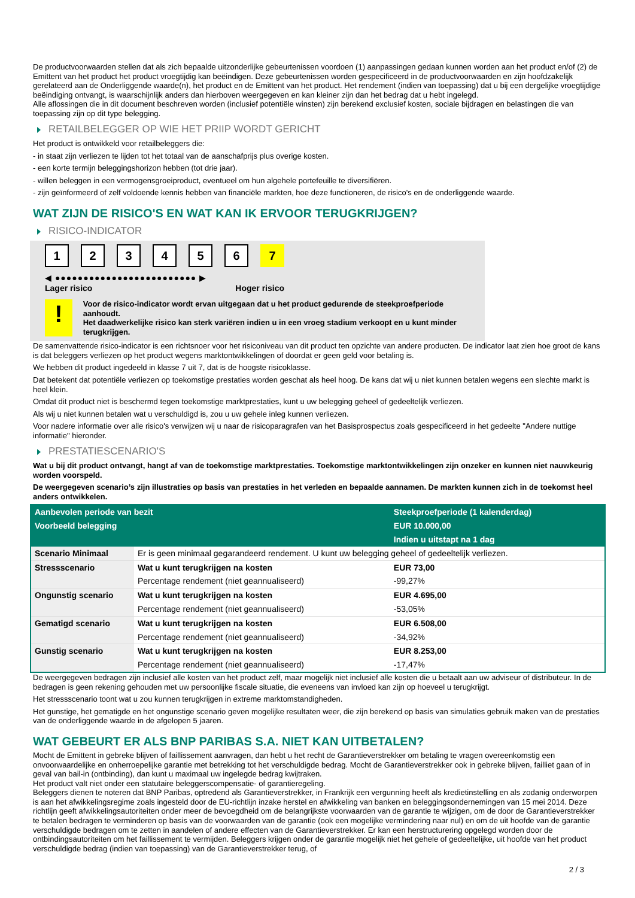De productvoorwaarden stellen dat als zich bepaalde uitzonderlijke gebeurtenissen voordoen (1) aanpassingen gedaan kunnen worden aan het product en/of (2) de Emittent van het product het product vroegtijdig kan beëindigen. Deze gebeurtenissen worden gespecificeerd in de productvoorwaarden en zijn hoofdzakelijk gerelateerd aan de Onderliggende waarde(n), het product en de Emittent van het product. Het rendement (indien van toepassing) dat u bij een dergelijke vroegtijdige beëindiging ontvangt, is waarschijnlijk anders dan hierboven weergegeven en kan kleiner zijn dan het bedrag dat u hebt ingelegd.
Alle aflossingen die in dit document beschreven worden (inclusief potentiële winsten) zijn berekend exclusief kosten, sociale bijdragen en belastingen die van toepassing zijn op dit type belegging.
RETAILBELEGGER OP WIE HET PRIIP WORDT GERICHT
Het product is ontwikkeld voor retailbeleggers die:
- in staat zijn verliezen te lijden tot het totaal van de aanschafprijs plus overige kosten.
- een korte termijn beleggingshorizon hebben (tot drie jaar).
- willen beleggen in een vermogensgroeiproduct, eventueel om hun algehele portefeuille te diversifiëren.
- zijn geïnformeerd of zelf voldoende kennis hebben van financiële markten, hoe deze functioneren, de risico's en de onderliggende waarde.
WAT ZIJN DE RISICO'S EN WAT KAN IK ERVOOR TERUGKRIJGEN?
RISICO-INDICATOR
1 2 3 4 5 6 7
◀ ●●●●●●●●●●●●●●●●●●●●●●●●● ▶
Lager risico Hoger risico
!
Voor de risico-indicator wordt ervan uitgegaan dat u het product gedurende de steekproefperiode aanhoudt.
Het daadwerkelijke risico kan sterk variëren indien u in een vroeg stadium verkoopt en u kunt minder terugkrijgen.
De samenvattende risico-indicator is een richtsnoer voor het risiconiveau van dit product ten opzichte van andere producten. De indicator laat zien hoe groot de kans is dat beleggers verliezen op het product wegens marktontwikkelingen of doordat er geen geld voor betaling is.
We hebben dit product ingedeeld in klasse 7 uit 7, dat is de hoogste risicoklasse.
Dat betekent dat potentiële verliezen op toekomstige prestaties worden geschat als heel hoog. De kans dat wij u niet kunnen betalen wegens een slechte markt is heel klein.
Omdat dit product niet is beschermd tegen toekomstige marktprestaties, kunt u uw belegging geheel of gedeeltelijk verliezen.
Als wij u niet kunnen betalen wat u verschuldigd is, zou u uw gehele inleg kunnen verliezen.
Voor nadere informatie over alle risico's verwijzen wij u naar de risicoparagrafen van het Basisprospectus zoals gespecificeerd in het gedeelte "Andere nuttige informatie" hieronder.
PRESTATIESCENARIO'S
Wat u bij dit product ontvangt, hangt af van de toekomstige marktprestaties. Toekomstige marktontwikkelingen zijn onzeker en kunnen niet nauwkeurig worden voorspeld.
De weergegeven scenario’s zijn illustraties op basis van prestaties in het verleden en bepaalde aannamen. De markten kunnen zich in de toekomst heel anders ontwikkelen.
| Aanbevolen periode van bezit | | Steekproefperiode (1 kalenderdag) |
| Voorbeeld belegging | | EUR 10.000,00 |
| | | Indien u uitstapt na 1 dag |
| Scenario Minimaal | Er is geen minimaal gegarandeerd rendement. U kunt uw belegging geheel of gedeeltelijk verliezen. | |
| Stressscenario | Wat u kunt terugkrijgen na kosten | EUR 73,00 |
| | Percentage rendement (niet geannualiseerd) | -99,27% |
| Ongunstig scenario | Wat u kunt terugkrijgen na kosten | EUR 4.695,00 |
| | Percentage rendement (niet geannualiseerd) | -53,05% |
| Gematigd scenario | Wat u kunt terugkrijgen na kosten | EUR 6.508,00 |
| | Percentage rendement (niet geannualiseerd) | -34,92% |
| Gunstig scenario | Wat u kunt terugkrijgen na kosten | EUR 8.253,00 |
| | Percentage rendement (niet geannualiseerd) | -17,47% |
De weergegeven bedragen zijn inclusief alle kosten van het product zelf, maar mogelijk niet inclusief alle kosten die u betaalt aan uw adviseur of distributeur. In de bedragen is geen rekening gehouden met uw persoonlijke fiscale situatie, die eveneens van invloed kan zijn op hoeveel u terugkrijgt.
Het stressscenario toont wat u zou kunnen terugkrijgen in extreme marktomstandigheden.
Het gunstige, het gematigde en het ongunstige scenario geven mogelijke resultaten weer, die zijn berekend op basis van simulaties gebruik maken van de prestaties van de onderliggende waarde in de afgelopen 5 jaaren.
WAT GEBEURT ER ALS BNP PARIBAS S.A. NIET KAN UITBETALEN?
Mocht de Emittent in gebreke blijven of faillissement aanvragen, dan hebt u het recht de Garantieverstrekker om betaling te vragen overeenkomstig een onvoorwaardelijke en onherroepelijke garantie met betrekking tot het verschuldigde bedrag. Mocht de Garantieverstrekker ook in gebreke blijven, failliet gaan of in geval van bail-in (ontbinding), dan kunt u maximaal uw ingelegde bedrag kwijtraken.
Het product valt niet onder een statutaire beleggerscompensatie- of garantieregeling.
Beleggers dienen te noteren dat BNP Paribas, optredend als Garantieverstrekker, in Frankrijk een vergunning heeft als kredietinstelling en als zodanig onderworpen is aan het afwikkelingsregime zoals ingesteld door de EU-richtlijn inzake herstel en afwikkeling van banken en beleggingsondernemingen van 15 mei 2014. Deze richtlijn geeft afwikkelingsautoriteiten onder meer de bevoegdheid om de belangrijkste voorwaarden van de garantie te wijzigen, om de door de Garantieverstrekker te betalen bedragen te verminderen op basis van de voorwaarden van de garantie (ook een mogelijke vermindering naar nul) en om de uit hoofde van de garantie verschuldigde bedragen om te zetten in aandelen of andere effecten van de Garantieverstrekker. Er kan een herstructurering opgelegd worden door de ontbindingsautoriteiten om het faillissement te vermijden. Beleggers krijgen onder de garantie mogelijk niet het gehele of gedeeltelijke, uit hoofde van het product verschuldigde bedrag (indien van toepassing) van de Garantieverstrekker terug, of
2 / 3